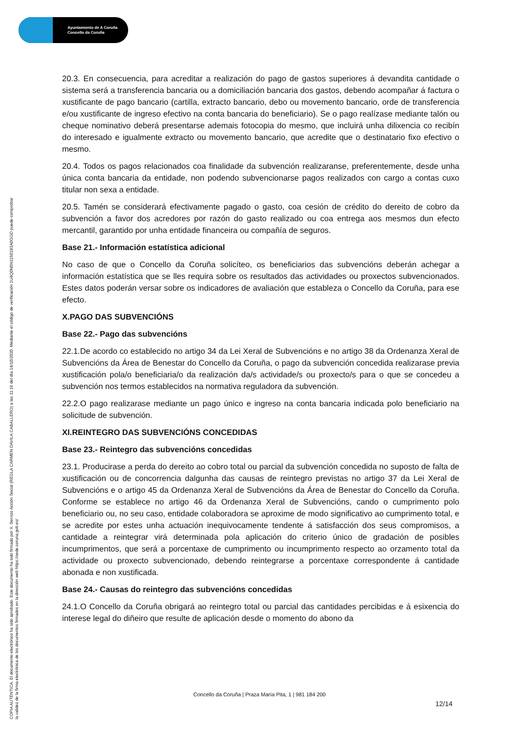Ayuntamiento de A Coruña
Concello da Coruña
COPIA AUTÉNTICA. El documento electrónico ha sido aprobado. Este documento ha sido firmado por X. Servizo Acción Social (REGLA CARMEN DAVILA CABALLERO) a las 11:16 del día 14/10/2020. Mediante el código de verificación 1U4Q0N5N1150183A0GGD puede comprobar
la validez de la firma electrónica de los documentos firmados en la dirección web https://sede.coruna.gob.es/
20.3. En consecuencia, para acreditar a realización do pago de gastos superiores á devandita cantidade o sistema será a transferencia bancaria ou a domiciliación bancaria dos gastos, debendo acompañar á factura o xustificante de pago bancario (cartilla, extracto bancario, debo ou movemento bancario, orde de transferencia e/ou xustificante de ingreso efectivo na conta bancaria do beneficiario). Se o pago realízase mediante talón ou cheque nominativo deberá presentarse ademais fotocopia do mesmo, que incluirá unha dilixencia co recibín do interesado e igualmente extracto ou movemento bancario, que acredite que o destinatario fixo efectivo o mesmo.
20.4. Todos os pagos relacionados coa finalidade da subvención realizaranse, preferentemente, desde unha única conta bancaria da entidade, non podendo subvencionarse pagos realizados con cargo a contas cuxo titular non sexa a entidade.
20.5. Tamén se considerará efectivamente pagado o gasto, coa cesión de crédito do dereito de cobro da subvención a favor dos acredores por razón do gasto realizado ou coa entrega aos mesmos dun efecto mercantil, garantido por unha entidade financeira ou compañía de seguros.
Base 21.- Información estatística adicional
No caso de que o Concello da Coruña solicíteo, os beneficiarios das subvencións deberán achegar a información estatística que se lles requira sobre os resultados das actividades ou proxectos subvencionados. Estes datos poderán versar sobre os indicadores de avaliación que estableza o Concello da Coruña, para ese efecto.
X.PAGO DAS SUBVENCIÓNS
Base 22.- Pago das subvencións
22.1.De acordo co establecido no artigo 34 da Lei Xeral de Subvencións e no artigo 38 da Ordenanza Xeral de Subvencións da Área de Benestar do Concello da Coruña, o pago da subvención concedida realizarase previa xustificación pola/o beneficiaria/o da realización da/s actividade/s ou proxecto/s para o que se concedeu a subvención nos termos establecidos na normativa reguladora da subvención.
22.2.O pago realizarase mediante un pago único e ingreso na conta bancaria indicada polo beneficiario na solicitude de subvención.
XI.REINTEGRO DAS SUBVENCIÓNS CONCEDIDAS
Base 23.- Reintegro das subvencións concedidas
23.1. Producirase a perda do dereito ao cobro total ou parcial da subvención concedida no suposto de falta de xustificación ou de concorrencia dalgunha das causas de reintegro previstas no artigo 37 da Lei Xeral de Subvencións e o artigo 45 da Ordenanza Xeral de Subvencións da Área de Benestar do Concello da Coruña. Conforme se establece no artigo 46 da Ordenanza Xeral de Subvencións, cando o cumprimento polo beneficiario ou, no seu caso, entidade colaboradora se aproxime de modo significativo ao cumprimento total, e se acredite por estes unha actuación inequivocamente tendente á satisfacción dos seus compromisos, a cantidade a reintegrar virá determinada pola aplicación do criterio único de gradación de posibles incumprimentos, que será a porcentaxe de cumprimento ou incumprimento respecto ao orzamento total da actividade ou proxecto subvencionado, debendo reintegrarse a porcentaxe correspondente á cantidade abonada e non xustificada.
Base 24.- Causas do reintegro das subvencións concedidas
24.1.O Concello da Coruña obrigará ao reintegro total ou parcial das cantidades percibidas e á esixencia do interese legal do diñeiro que resulte de aplicación desde o momento do abono da
Concello da Coruña | Praza María Pita, 1 | 981 184 200
12/14